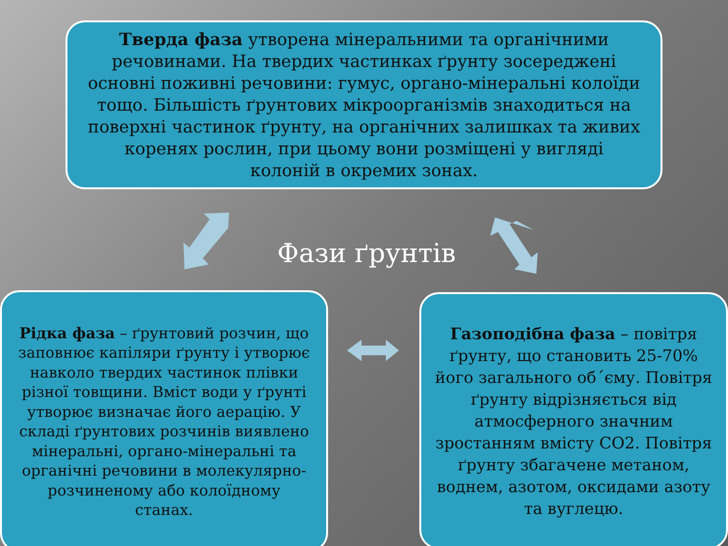Тверда фаза утворена мінеральними та органічними речовинами. На твердих частинках ґрунту зосереджені основні поживні речовини: гумус, органо-мінеральні колоїди тощо. Більшість ґрунтових мікроорганізмів знаходиться на поверхні частинок ґрунту, на органічних залишках та живих коренях рослин, при цьому вони розміщені у вигляді колоній в окремих зонах.
Фази ґрунтів
Рідка фаза – ґрунтовий розчин, що заповнює капіляри ґрунту і утворює навколо твердих частинок плівки різної товщини. Вміст води у ґрунті утворює визначає його аерацію. У складі ґрунтових розчинів виявлено мінеральні, органо-мінеральні та органічні речовини в молекулярно-розчиненому або колоїдному станах.
Газоподібна фаза – повітря ґрунту, що становить 25-70% його загального об´єму. Повітря ґрунту відрізняється від атмосферного значним зростанням вмісту CO2. Повітря ґрунту збагачене метаном, воднем, азотом, оксидами азоту та вуглецю.